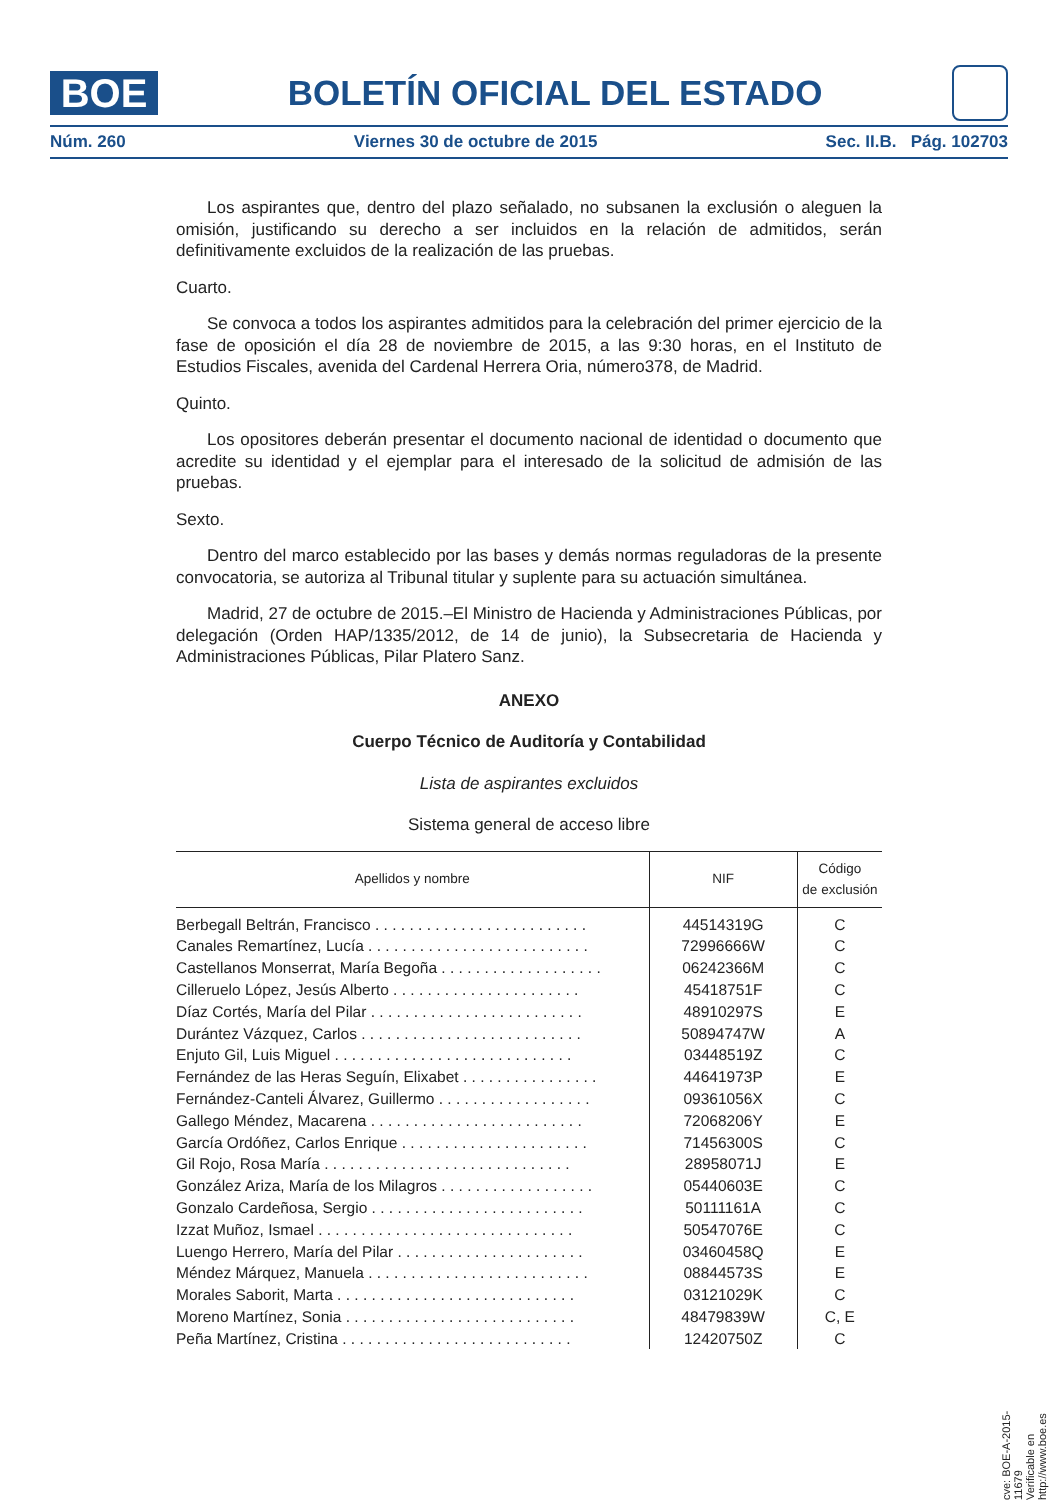BOE
BOLETÍN OFICIAL DEL ESTADO
Núm. 260 Viernes 30 de octubre de 2015 Sec. II.B. Pág. 102703
Los aspirantes que, dentro del plazo señalado, no subsanen la exclusión o aleguen la omisión, justificando su derecho a ser incluidos en la relación de admitidos, serán definitivamente excluidos de la realización de las pruebas.
Cuarto.
Se convoca a todos los aspirantes admitidos para la celebración del primer ejercicio de la fase de oposición el día 28 de noviembre de 2015, a las 9:30 horas, en el Instituto de Estudios Fiscales, avenida del Cardenal Herrera Oria, número378, de Madrid.
Quinto.
Los opositores deberán presentar el documento nacional de identidad o documento que acredite su identidad y el ejemplar para el interesado de la solicitud de admisión de las pruebas.
Sexto.
Dentro del marco establecido por las bases y demás normas reguladoras de la presente convocatoria, se autoriza al Tribunal titular y suplente para su actuación simultánea.
Madrid, 27 de octubre de 2015.–El Ministro de Hacienda y Administraciones Públicas, por delegación (Orden HAP/1335/2012, de 14 de junio), la Subsecretaria de Hacienda y Administraciones Públicas, Pilar Platero Sanz.
ANEXO
Cuerpo Técnico de Auditoría y Contabilidad
Lista de aspirantes excluidos
Sistema general de acceso libre
| Apellidos y nombre | NIF | Código de exclusión |
| --- | --- | --- |
| Berbegall Beltrán, Francisco . . . . . . . . . . . . . . . . . . . . . . . . . | 44514319G | C |
| Canales Remartínez, Lucía . . . . . . . . . . . . . . . . . . . . . . . . . . | 72996666W | C |
| Castellanos Monserrat, María Begoña . . . . . . . . . . . . . . . . . . . | 06242366M | C |
| Cilleruelo López, Jesús Alberto . . . . . . . . . . . . . . . . . . . . . . | 45418751F | C |
| Díaz Cortés, María del Pilar . . . . . . . . . . . . . . . . . . . . . . . . . | 48910297S | E |
| Durántez Vázquez, Carlos . . . . . . . . . . . . . . . . . . . . . . . . . . | 50894747W | A |
| Enjuto Gil, Luis Miguel . . . . . . . . . . . . . . . . . . . . . . . . . . . . | 03448519Z | C |
| Fernández de las Heras Seguín, Elixabet . . . . . . . . . . . . . . . . | 44641973P | E |
| Fernández-Canteli Álvarez, Guillermo . . . . . . . . . . . . . . . . . . | 09361056X | C |
| Gallego Méndez, Macarena . . . . . . . . . . . . . . . . . . . . . . . . . | 72068206Y | E |
| García Ordóñez, Carlos Enrique . . . . . . . . . . . . . . . . . . . . . . | 71456300S | C |
| Gil Rojo, Rosa María . . . . . . . . . . . . . . . . . . . . . . . . . . . . . | 28958071J | E |
| González Ariza, María de los Milagros . . . . . . . . . . . . . . . . . . | 05440603E | C |
| Gonzalo Cardeñosa, Sergio . . . . . . . . . . . . . . . . . . . . . . . . . | 50111161A | C |
| Izzat Muñoz, Ismael . . . . . . . . . . . . . . . . . . . . . . . . . . . . . . | 50547076E | C |
| Luengo Herrero, María del Pilar . . . . . . . . . . . . . . . . . . . . . . | 03460458Q | E |
| Méndez Márquez, Manuela . . . . . . . . . . . . . . . . . . . . . . . . . . | 08844573S | E |
| Morales Saborit, Marta . . . . . . . . . . . . . . . . . . . . . . . . . . . . | 03121029K | C |
| Moreno Martínez, Sonia . . . . . . . . . . . . . . . . . . . . . . . . . . . | 48479839W | C, E |
| Peña Martínez, Cristina . . . . . . . . . . . . . . . . . . . . . . . . . . . | 12420750Z | C |
cve: BOE-A-2015-11679
Verificable en http://www.boe.es